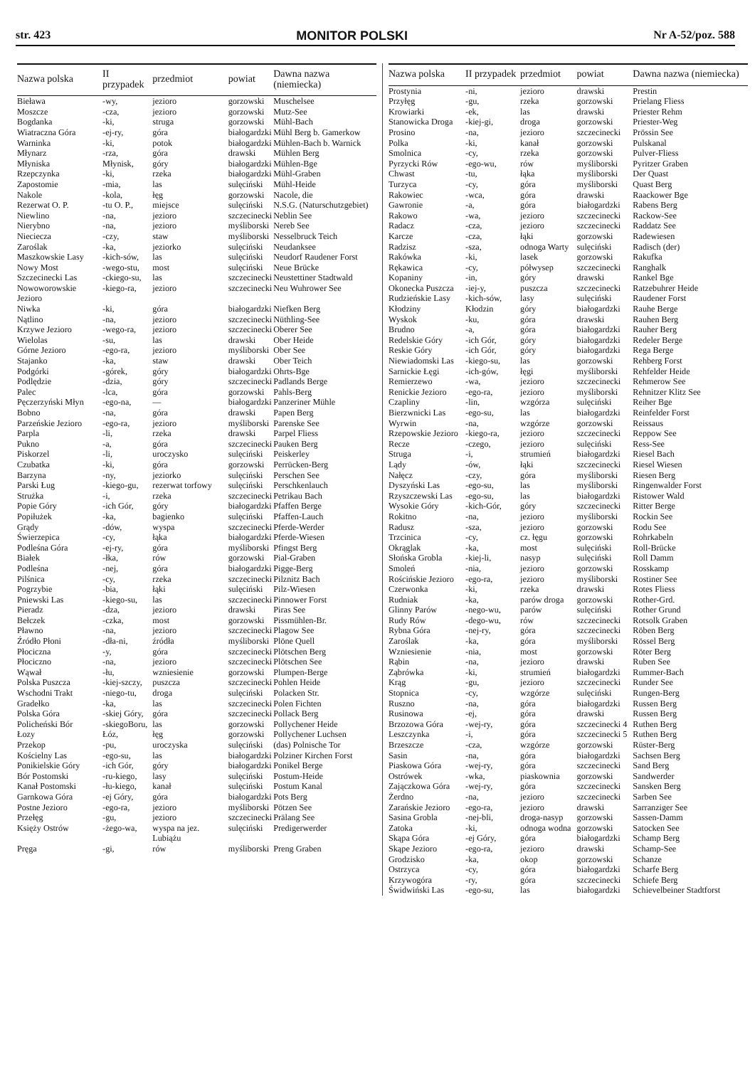str. 423 MONITOR POLSKI Nr A-52/poz. 588
| Nazwa polska | II przypadek | przedmiot | powiat | Dawna nazwa (niemiecka) |
| --- | --- | --- | --- | --- |
| Bieława | -wy, | jezioro | gorzowski | Muschelsee |
| Moszcze | -cza, | jezioro | gorzowski | Mutz-See |
| Bogdanka | -ki, | struga | gorzowski | Mühl-Bach |
| Wiatraczna Góra | -ej-ry, | góra | białogardzki | Mühl Berg b. Gamerkow |
| Warninka | -ki, | potok | białogardzki | Mühlen-Bach b. Warnick |
| Młynarz | -rza, | góra | drawski | Mühlen Berg |
| Młyniska | Młynisk, | góry | białogardzki | Mühlen-Bge |
| Rzepczynka | -ki, | rzeka | białogardzki | Mühl-Graben |
| Zapostomie | -mia, | las | sulęciński | Mühl-Heide |
| Nakole | -kola, | łęg | gorzowski | Nacole, die |
| Rezerwat O. P. | -tu O. P., | miejsce | sulęciński | N.S.G. (Naturschutzgebiet) |
| Niewlino | -na, | jezioro | szczecinecki | Neblin See |
| Nierybno | -na, | jezioro | myśliborski | Nereb See |
| Niecieczа | -czy, | staw | myśliborski | Nesselbruck Teich |
| Zaroślak | -ka, | jeziorko | sulęciński | Neudanksee |
| Maszkowskie Lasy | -kich-sów, | las | sulęciński | Neudorf Raudener Forst |
| Nowy Most | -wego-stu, | most | sulęciński | Neue Brücke |
| Szczecinecki Las | -ckiego-su, | las | szczecinecki | Neustettiner Stadtwald |
| Nowoworowskie Jezioro | -kiego-ra, | jezioro | szczecinecki | Neu Wuhrower See |
| Niwka | -ki, | góra | białogardzki | Niefken Berg |
| Nątlino | -na, | jezioro | szczecinecki | Nüthling-See |
| Krzywe Jezioro | -wego-ra, | jezioro | szczecinecki | Oberer See |
| Wielolas | -su, | las | drawski | Ober Heide |
| Górne Jezioro | -ego-ra, | jezioro | myśliborski | Ober See |
| Stajanko | -ka, | staw | drawski | Ober Teich |
| Podgórki | -górek, | góry | białogardzki | Ohrts-Bge |
| Podlędzie | -dzia, | góry | szczecinecki | Padlands Berge |
| Palec | -lca, | góra | gorzowski | Pahls-Berg |
| Pęczerzyński Młyn | -ego-na, | — | białogardzki | Panzeriner Mühle |
| Bobno | -na, | góra | drawski | Papen Berg |
| Parzeńskie Jezioro | -ego-ra, | jezioro | myśliborski | Parenske See |
| Parpla | -li, | rzeka | drawski | Parpel Fliess |
| Pukno | -a, | góra | szczecinecki | Pauken Berg |
| Piskorzel | -li, | uroczysko | sulęciński | Peiskerley |
| Czubatka | -ki, | góra | gorzowski | Perrücken-Berg |
| Barzyna | -ny, | jeziorko | sulęciński | Perschen See |
| Parski Ług | -kiego-gu, | rezerwat torfowy | sulęciński | Perschkenlauch |
| Strużka | -i, | rzeka | szczecinecki | Petrikau Bach |
| Popie Góry | -ich Gór, | góry | białogardzki | Pfaffen Berge |
| Popiłużek | -ka, | bagienko | sulęciński | Pfaffen-Lauch |
| Grądy | -dów, | wyspa | szczecinecki | Pferde-Werder |
| Świerzepica | -cy, | łąka | białogardzki | Pferde-Wiesen |
| Podleśna Góra | -ej-ry, | góra | myśliborski | Pfingst Berg |
| Białek | -łka, | rów | gorzowski | Pial-Graben |
| Podleśna | -nej, | góra | białogardzki | Pigge-Berg |
| Pilśnica | -cy, | rzeka | szczecinecki | Pilznitz Bach |
| Pogrzybie | -bia, | łąki | sulęciński | Pilz-Wiesen |
| Pniewski Las | -kiego-su, | las | szczecinecki | Pinnower Forst |
| Pieradz | -dza, | jezioro | drawski | Piras See |
| Bełczek | -czka, | most | gorzowski | Pissmühlen-Br. |
| Pławno | -na, | jezioro | szczecinecki | Plagow See |
| Źródło Płoni | -dła-ni, | źródła | myśliborski | Plöne Quell |
| Płociczna | -y, | góra | szczecinecki | Plötschen Berg |
| Płociczno | -na, | jezioro | szczecinecki | Plötschen See |
| Wąwał | -łu, | wzniesienie | gorzowski | Plumpen-Berge |
| Polska Puszcza | -kiej-szczy, | puszcza | szczecinecki | Pohlen Heide |
| Wschodni Trakt | -niego-tu, | droga | sulęciński | Polacken Str. |
| Gradełko | -ka, | las | szczecinecki | Polen Fichten |
| Polska Góra | -skiej Góry, | góra | szczecinecki | Pollack Berg |
| Policheński Bór | -skiegoBoru, | las | gorzowski | Pollychener Heide |
| Łozy | Łóz, | łęg | gorzowski | Pollychener Luchsen |
| Przekop | -pu, | uroczyska | sulęciński | (das) Polnische Tor |
| Kościelny Las | -ego-su, | las | białogardzki | Polziner Kirchen Forst |
| Ponikielskie Góry | -ich Gór, | góry | białogardzki | Ponikel Berge |
| Bór Postomski | -ru-kiego, | lasy | sulęciński | Postum-Heide |
| Kanał Postomski | -łu-kiego, | kanał | sulęciński | Postum Kanal |
| Garnkowa Góra | -ej Góry, | góra | białogardzki | Pots Berg |
| Postne Jezioro | -ego-ra, | jezioro | myśliborski | Pötzen See |
| Przełęg | -gu, | jezioro | szczecinecki | Prälang See |
| Księży Ostrów | -żego-wa, | wyspa na jez. Lubiążu | sulęciński | Predigerwerder |
| Pręga | -gi, | rów | myśliborski | Preng Graben |
| Nazwa polska | II przypadek | przedmiot | powiat | Dawna nazwa (niemiecka) |
| --- | --- | --- | --- | --- |
| Prostynia | -ni, | jezioro | drawski | Prestin |
| Przyłęg | -gu, | rzeka | gorzowski | Prielang Fliess |
| Krowiarki | -ek, | las | drawski | Priester Rehm |
| Stanowicka Droga | -kiej-gi, | droga | gorzowski | Priester-Weg |
| Prosino | -na, | jezioro | szczecinecki | Prössin See |
| Polka | -ki, | kanał | gorzowski | Pulskanal |
| Smolnica | -cy, | rzeka | gorzowski | Pulver-Fliess |
| Pyrzycki Rów | -ego-wu, | rów | myśliborski | Pyritzer Graben |
| Chwast | -tu, | łąka | myśliborski | Der Quast |
| Turzyca | -cy, | góra | myśliborski | Quast Berg |
| Rakowiec | -wca, | góra | drawski | Raackower Bge |
| Gawronie | -a, | góra | białogardzki | Rabens Berg |
| Rakowo | -wa, | jezioro | szczecinecki | Rackow-See |
| Radacz | -cza, | jezioro | szczecinecki | Raddatz See |
| Karcze | -cza, | łąki | gorzowski | Radewiesen |
| Radzisz | -sza, | odnoga Warty | sulęciński | Radisch (der) |
| Rakówka | -ki, | lasek | gorzowski | Rakufka |
| Rękawica | -cy, | półwysep | szczecinecki | Ranghalk |
| Kopaniny | -in, | góry | drawski | Rankel Bge |
| Okonecka Puszcza | -iej-y, | puszcza | szczecinecki | Ratzebuhrer Heide |
| Rudzieńskie Lasy | -kich-sów, | lasy | sulęciński | Raudener Forst |
| Kłodziny | Kłodzin | góry | białogardzki | Rauhe Berge |
| Wyskok | -ku, | góra | drawski | Rauhen Berg |
| Brudno | -a, | góra | białogardzki | Rauher Berg |
| Redelskie Góry | -ich Gór, | góry | białogardzki | Redeler Berge |
| Reskie Góry | -ich Gór, | góry | białogardzki | Rega Berge |
| Niewiadomski Las | -kiego-su, | las | gorzowski | Rehberg Forst |
| Sarnickie Łęgi | -ich-gów, | łęgi | myśliborski | Rehfelder Heide |
| Remierzewo | -wa, | jezioro | szczecinecki | Rehmerow See |
| Renickie Jezioro | -ego-ra, | jezioro | myśliborski | Rehnitzer Klitz See |
| Czapliny | -lin, | wzgórza | sulęciński | Reiher Bge |
| Bierzwnicki Las | -ego-su, | las | białogardzki | Reinfelder Forst |
| Wyrwin | -na, | wzgórze | gorzowski | Reissaus |
| Rzepowskie Jezioro | -kiego-ra, | jezioro | szczecinecki | Reppow See |
| Recze | -czego, | jezioro | sulęciński | Ress-See |
| Struga | -i, | strumień | białogardzki | Riesel Bach |
| Lądy | -ów, | łąki | szczecinecki | Riesel Wiesen |
| Nałęcz | -czy, | góra | myśliborski | Riesen Berg |
| Dyszyński Las | -ego-su, | las | myśliborski | Ringenwalder Forst |
| Rzyszczewski Las | -ego-su, | las | białogardzki | Ristower Wald |
| Wysokie Góry | -kich-Gór, | góry | szczecinecki | Ritter Berge |
| Rokitno | -na, | jezioro | myśliborski | Rockin See |
| Radusz | -sza, | jezioro | gorzowski | Rodu See |
| Trzcinica | -cy, | cz. łęgu | gorzowski | Rohrkabeln |
| Okrąglak | -ka, | most | sulęciński | Roll-Brücke |
| Słońska Grobla | -kiej-li, | nasyp | sulęciński | Roll Damm |
| Smoleń | -nia, | jezioro | gorzowski | Rosskamp |
| Rościńskie Jezioro | -ego-ra, | jezioro | myśliborski | Rostiner See |
| Czerwonka | -ki, | rzeka | drawski | Rotes Fliess |
| Rudniak | -ka, | parów droga | gorzowski | Rother-Grd. |
| Glinny Parów | -nego-wu, | parów | sulęciński | Rother Grund |
| Rudy Rów | -dego-wu, | rów | szczecinecki | Rotsolk Graben |
| Rybna Góra | -nej-ry, | góra | szczecinecki | Röben Berg |
| Zaroślak | -ka, | góra | myśliborski | Rössel Berg |
| Wzniesienie | -nia, | most | gorzowski | Röter Berg |
| Rąbin | -na, | jezioro | drawski | Ruben See |
| Ząbrówka | -ki, | strumień | białogardzki | Rummer-Bach |
| Krąg | -gu, | jezioro | szczecinecki | Runder See |
| Stopnica | -cy, | wzgórze | sulęciński | Rungen-Berg |
| Ruszno | -na, | góra | białogardzki | Russen Berg |
| Rusinowa | -ej, | góra | drawski | Russen Berg |
| Brzozowa Góra | -wej-ry, | góra | szczecinecki 4 | Ruthen Berg |
| Leszczynka | -i, | góra | szczecinecki 5 | Ruthen Berg |
| Brzeszcze | -cza, | wzgórze | gorzowski | Rüster-Berg |
| Sasin | -na, | góra | białogardzki | Sachsen Berg |
| Piaskowa Góra | -wej-ry, | góra | szczecinecki | Sand Berg |
| Ostrówek | -wka, | piaskownia | gorzowski | Sandwerder |
| Zajączkowa Góra | -wej-ry, | góra | szczecinecki | Sansken Berg |
| Żerdno | -na, | jezioro | szczecinecki | Sarben See |
| Zarańskie Jezioro | -ego-ra, | jezioro | drawski | Sarranziger See |
| Sasina Grobla | -nej-bli, | droga-nasyp | gorzowski | Sassen-Damm |
| Zatoka | -ki, | odnoga wodna | gorzowski | Satocken See |
| Skąpa Góra | -ej Góry, | góra | białogardzki | Schamp Berg |
| Skąpe Jezioro | -ego-ra, | jezioro | drawski | Schamp-See |
| Grodzisko | -ka, | okop | gorzowski | Schanze |
| Ostrzyca | -cy, | góra | białogardzki | Scharfe Berg |
| Krzywogóra | -ry, | góra | szczecinecki | Schiefe Berg |
| Świdwiński Las | -ego-su, | las | białogardzki | Schievelbeiner Stadtforst |